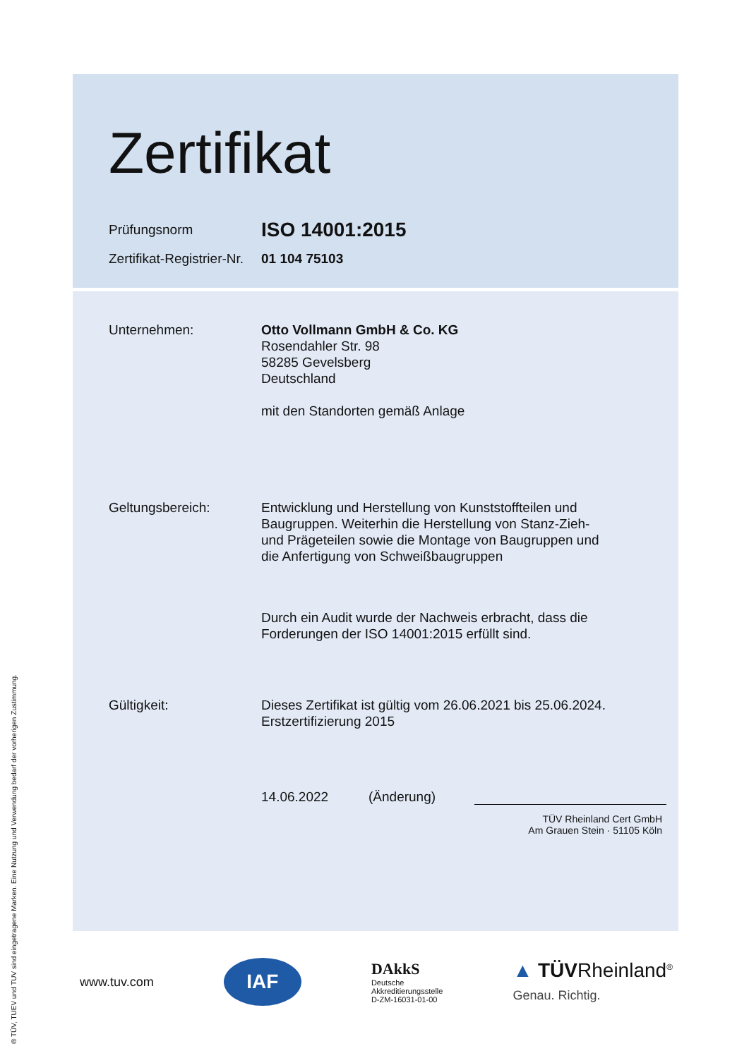® TÜV, TUEV und TUV sind eingetragene Marken. Eine Nutzung und Verwendung bedarf der vorherigen Zustimmung.
Zertifikat
Prüfungsnorm
ISO 14001:2015
Zertifikat-Registrier-Nr.
01 104 75103
Unternehmen: Otto Vollmann GmbH & Co. KG
Rosendahler Str. 98
58285 Gevelsberg
Deutschland
mit den Standorten gemäß Anlage
Geltungsbereich: Entwicklung und Herstellung von Kunststoffteilen und Baugruppen. Weiterhin die Herstellung von Stanz-Zieh- und Prägeteilen sowie die Montage von Baugruppen und die Anfertigung von Schweißbaugruppen
Durch ein Audit wurde der Nachweis erbracht, dass die Forderungen der ISO 14001:2015 erfüllt sind.
Gültigkeit: Dieses Zertifikat ist gültig vom 26.06.2021 bis 25.06.2024.
Erstzertifizierung 2015
14.06.2022 (Änderung)
TÜV Rheinland Cert GmbH
Am Grauen Stein · 51105 Köln
www.tuv.com
IAF
DAkkS
Deutsche
Akkreditierungsstelle
D-ZM-16031-01-00
▲ TÜVRheinland<sup>®</sup>
Genau. Richtig.